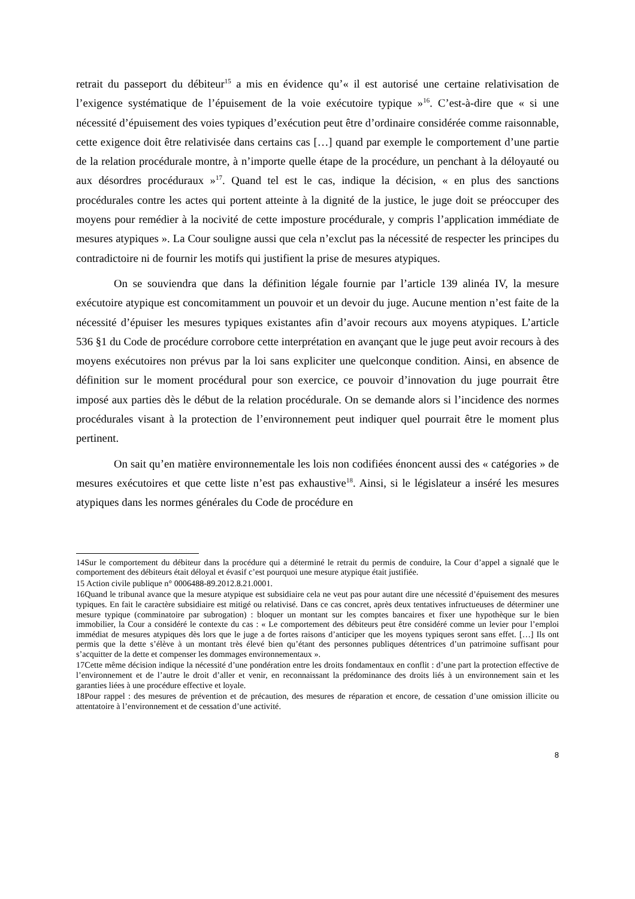retrait du passeport du débiteur<sup>15</sup> a mis en évidence qu’« il est autorisé une certaine relativisation de l’exigence systématique de l’épuisement de la voie exécutoire typique »<sup>16</sup>. C’est-à-dire que « si une nécessité d’épuisement des voies typiques d’exécution peut être d’ordinaire considérée comme raisonnable, cette exigence doit être relativisée dans certains cas […] quand par exemple le comportement d’une partie de la relation procédurale montre, à n’importe quelle étape de la procédure, un penchant à la déloyauté ou aux désordres procéduraux »<sup>17</sup>. Quand tel est le cas, indique la décision, « en plus des sanctions procédurales contre les actes qui portent atteinte à la dignité de la justice, le juge doit se préoccuper des moyens pour remédier à la nocivité de cette imposture procédurale, y compris l’application immédiate de mesures atypiques ». La Cour souligne aussi que cela n’exclut pas la nécessité de respecter les principes du contradictoire ni de fournir les motifs qui justifient la prise de mesures atypiques.
On se souviendra que dans la définition légale fournie par l’article 139 alinéa IV, la mesure exécutoire atypique est concomitamment un pouvoir et un devoir du juge. Aucune mention n’est faite de la nécessité d’épuiser les mesures typiques existantes afin d’avoir recours aux moyens atypiques. L’article 536 §1 du Code de procédure corrobore cette interprétation en avançant que le juge peut avoir recours à des moyens exécutoires non prévus par la loi sans expliciter une quelconque condition. Ainsi, en absence de définition sur le moment procédural pour son exercice, ce pouvoir d’innovation du juge pourrait être imposé aux parties dès le début de la relation procédurale. On se demande alors si l’incidence des normes procédurales visant à la protection de l’environnement peut indiquer quel pourrait être le moment plus pertinent.
On sait qu’en matière environnementale les lois non codifiées énoncent aussi des « catégories » de mesures exécutoires et que cette liste n’est pas exhaustive<sup>18</sup>. Ainsi, si le législateur a inséré les mesures atypiques dans les normes générales du Code de procédure en
14Sur le comportement du débiteur dans la procédure qui a déterminé le retrait du permis de conduire, la Cour d’appel a signalé que le comportement des débiteurs était déloyal et évasif c’est pourquoi une mesure atypique était justifiée.
15 Action civile publique n° 0006488-89.2012.8.21.0001.
16Quand le tribunal avance que la mesure atypique est subsidiaire cela ne veut pas pour autant dire une nécessité d’épuisement des mesures typiques. En fait le caractère subsidiaire est mitigé ou relativisé. Dans ce cas concret, après deux tentatives infructueuses de déterminer une mesure typique (comminatoire par subrogation) : bloquer un montant sur les comptes bancaires et fixer une hypothèque sur le bien immobilier, la Cour a considéré le contexte du cas : « Le comportement des débiteurs peut être considéré comme un levier pour l’emploi immédiat de mesures atypiques dès lors que le juge a de fortes raisons d’anticiper que les moyens typiques seront sans effet. […] Ils ont permis que la dette s’élève à un montant très élevé bien qu’étant des personnes publiques détentrices d’un patrimoine suffisant pour s’acquitter de la dette et compenser les dommages environnementaux ».
17Cette même décision indique la nécessité d’une pondération entre les droits fondamentaux en conflit : d’une part la protection effective de l’environnement et de l’autre le droit d’aller et venir, en reconnaissant la prédominance des droits liés à un environnement sain et les garanties liées à une procédure effective et loyale.
18Pour rappel : des mesures de prévention et de précaution, des mesures de réparation et encore, de cessation d’une omission illicite ou attentatoire à l’environnement et de cessation d’une activité.
8